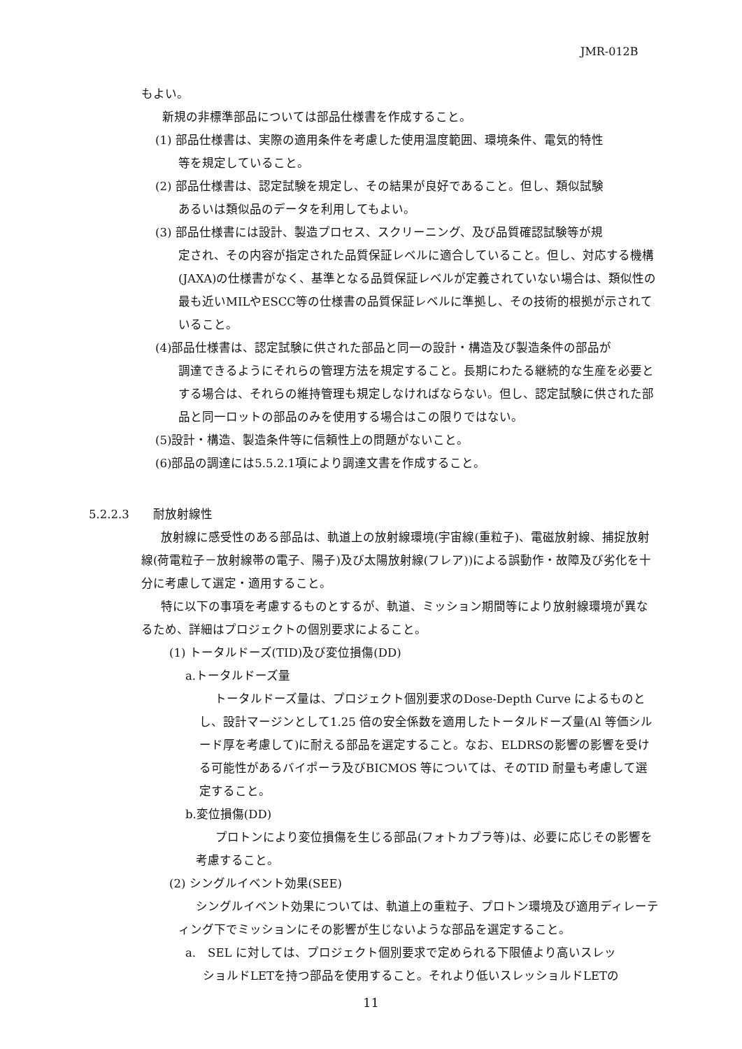JMR-012B
もよい。
新規の非標準部品については部品仕様書を作成すること。
(1) 部品仕様書は、実際の適用条件を考慮した使用温度範囲、環境条件、電気的特性
等を規定していること。
(2) 部品仕様書は、認定試験を規定し、その結果が良好であること。但し、類似試験
あるいは類似品のデータを利用してもよい。
(3) 部品仕様書には設計、製造プロセス、スクリーニング、及び品質確認試験等が規
定され、その内容が指定された品質保証レベルに適合していること。但し、対応する機構(JAXA)の仕様書がなく、基準となる品質保証レベルが定義されていない場合は、類似性の最も近いMILやESCC等の仕様書の品質保証レベルに準拠し、その技術的根拠が示されていること。
(4)部品仕様書は、認定試験に供された部品と同一の設計・構造及び製造条件の部品が
調達できるようにそれらの管理方法を規定すること。長期にわたる継続的な生産を必要とする場合は、それらの維持管理も規定しなければならない。但し、認定試験に供された部品と同一ロットの部品のみを使用する場合はこの限りではない。
(5)設計・構造、製造条件等に信頼性上の問題がないこと。
(6)部品の調達には5.5.2.1項により調達文書を作成すること。
5.2.2.3　　耐放射線性
放射線に感受性のある部品は、軌道上の放射線環境(宇宙線(重粒子)、電磁放射線、捕捉放射線(荷電粒子－放射線帯の電子、陽子)及び太陽放射線(フレア))による誤動作・故障及び劣化を十分に考慮して選定・適用すること。
特に以下の事項を考慮するものとするが、軌道、ミッション期間等により放射線環境が異なるため、詳細はプロジェクトの個別要求によること。
(1) トータルドーズ(TID)及び変位損傷(DD)
a.トータルドーズ量
トータルドーズ量は、プロジェクト個別要求のDose-Depth Curve によるものとし、設計マージンとして1.25 倍の安全係数を適用したトータルドーズ量(Al 等価シルード厚を考慮して)に耐える部品を選定すること。なお、ELDRSの影響の影響を受ける可能性があるバイポーラ及びBICMOS 等については、そのTID 耐量も考慮して選定すること。
b.変位損傷(DD)
プロトンにより変位損傷を生じる部品(フォトカプラ等)は、必要に応じその影響を考慮すること。
(2) シングルイベント効果(SEE)
シングルイベント効果については、軌道上の重粒子、プロトン環境及び適用ディレーティング下でミッションにその影響が生じないような部品を選定すること。
a.　SEL に対しては、プロジェクト個別要求で定められる下限値より高いスレッ
ショルドLETを持つ部品を使用すること。それより低いスレッショルドLETの
11